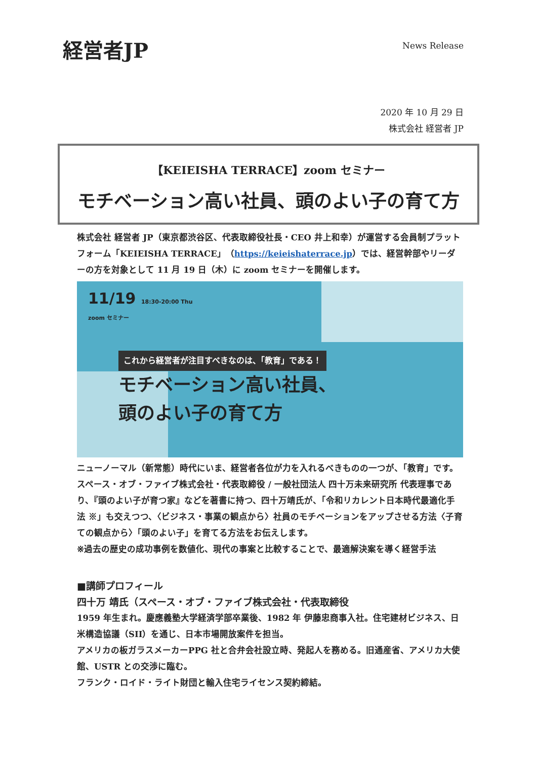経営者JP
News Release
2020 年 10 月 29 日
株式会社 経営者 JP
【KEIEISHA TERRACE】zoom セミナー
モチベーション高い社員、頭のよい子の育て方
株式会社 経営者 JP（東京都渋谷区、代表取締役社長・CEO 井上和幸）が運営する会員制プラットフォーム「KEIEISHA TERRACE」（https://keieishaterrace.jp）では、経営幹部やリーダーの方を対象として 11 月 19 日（木）に zoom セミナーを開催します。
11/19 18:30-20:00 Thu
zoom セミナー
これから経営者が注目すべきなのは、「教育」である！
モチベーション高い社員、
頭のよい子の育て方
ニューノーマル（新常態）時代にいま、経営者各位が力を入れるべきものの一つが、「教育」です。スペース・オブ・ファイブ株式会社・代表取締役 / 一般社団法人 四十万未来研究所 代表理事であり、『頭のよい子が育つ家』などを著書に持つ、四十万靖氏が、「令和リカレント日本時代最適化手法 ※」も交えつつ、〈ビジネス・事業の観点から〉社員のモチベーションをアップさせる方法〈子育ての観点から〉「頭のよい子」を育てる方法をお伝えします。
※過去の歴史の成功事例を数値化、現代の事案と比較することで、最適解決案を導く経営手法
■講師プロフィール
四十万 靖氏（スペース・オブ・ファイブ株式会社・代表取締役
1959 年生まれ。慶應義塾大学経済学部卒業後、1982 年 伊藤忠商事入社。住宅建材ビジネス、日米構造協議（SII）を通じ、日本市場開放案件を担当。
アメリカの板ガラスメーカーPPG 社と合弁会社設立時、発起人を務める。旧通産省、アメリカ大使館、USTR との交渉に臨む。
フランク・ロイド・ライト財団と輸入住宅ライセンス契約締結。